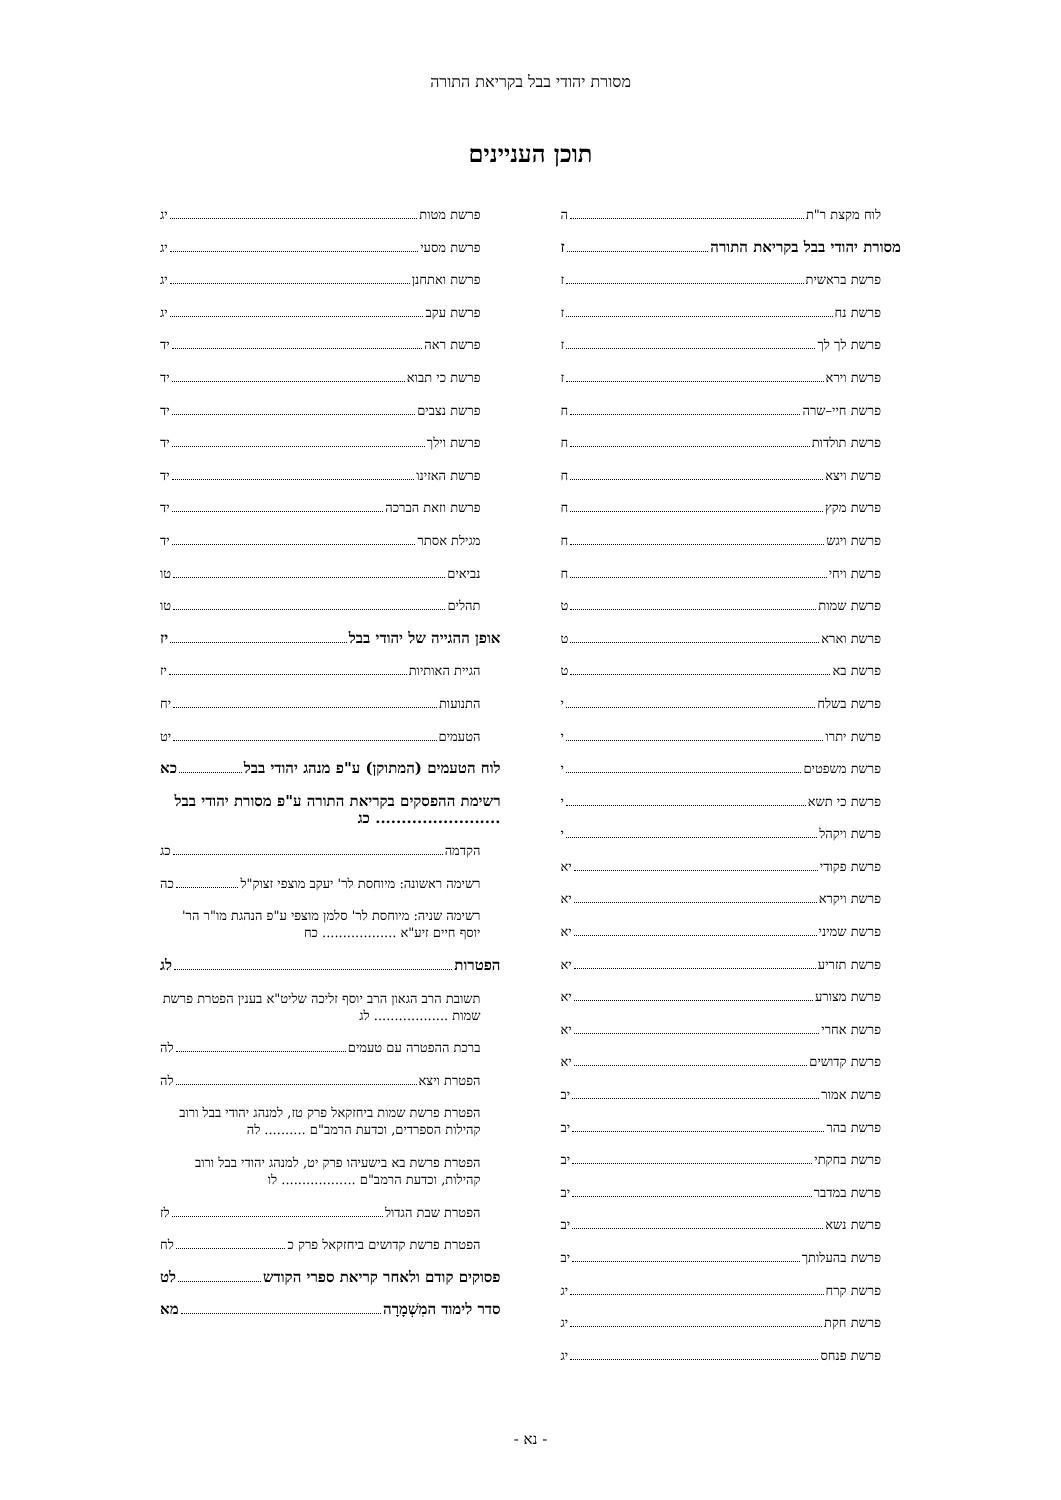מסורת יהודי בבל בקריאת התורה
תוכן העניינים
לוח מקצת ר"ת ה
מסורת יהודי בבל בקריאת התורה ז
פרשת בראשית ז
פרשת נח ז
פרשת לך לך ז
פרשת וירא ז
פרשת חיי–שרה ח
פרשת תולדות ח
פרשת ויצא ח
פרשת מקץ ח
פרשת ויגש ח
פרשת ויחי ח
פרשת שמות ט
פרשת וארא ט
פרשת בא ט
פרשת בשלח י
פרשת יתרו י
פרשת משפטים י
פרשת כי תשא י
פרשת ויקהל י
פרשת פקודי יא
פרשת ויקרא יא
פרשת שמיני יא
פרשת תזריע יא
פרשת מצורע יא
פרשת אחרי יא
פרשת קדושים יא
פרשת אמור יב
פרשת בהר יב
פרשת בחקתי יב
פרשת במדבר יב
פרשת נשא יב
פרשת בהעלותך יב
פרשת קרח יג
פרשת חקת יג
פרשת פנחס יג
פרשת מטות יג
פרשת מסעי יג
פרשת ואתחנן יג
פרשת עקב יג
פרשת ראה יד
פרשת כי תבוא יד
פרשת נצבים יד
פרשת וילך יד
פרשת האזינו יד
פרשת וזאת הברכה יד
מגילת אסתר יד
נביאים טו
תהלים טו
אופן ההגייה של יהודי בבל יז
הגיית האותיות יז
התנועות יח
הטעמים יט
לוח הטעמים (המתוקן) ע"פ מנהג יהודי בבל כא
רשימת ההפסקים בקריאת התורה ע"פ מסורת יהודי בבל ........................ כג
הקדמה כג
רשימה ראשונה: מיוחסת לר' יעקב מוצפי זצוק"ל כה
רשימה שניה: מיוחסת לר' סלמן מוצפי ע"פ הנהגת מו"ר הר' יוסף חיים זיע"א .................. כח
הפטרות לג
תשובת הרב הגאון הרב יוסף זליכה שליט"א בענין הפטרת פרשת שמות .................. לג
ברכת ההפטרה עם טעמים לה
הפטרת ויצא לה
הפטרת פרשת שמות ביחזקאל פרק טז, למנהג יהודי בבל ורוב קהילות הספרדים, וכדעת הרמב"ם .......... לה
הפטרת פרשת בא בישעיהו פרק יט, למנהג יהודי בבל ורוב קהילות, וכדעת הרמב"ם .................. לו
הפטרת שבת הגדול לז
הפטרת פרשת קדושים ביחזקאל פרק כ לח
פסוקים קודם ולאחר קריאת ספרי הקודש לט
סדר לימוד המִשְׁמָרָה מא
- נא -